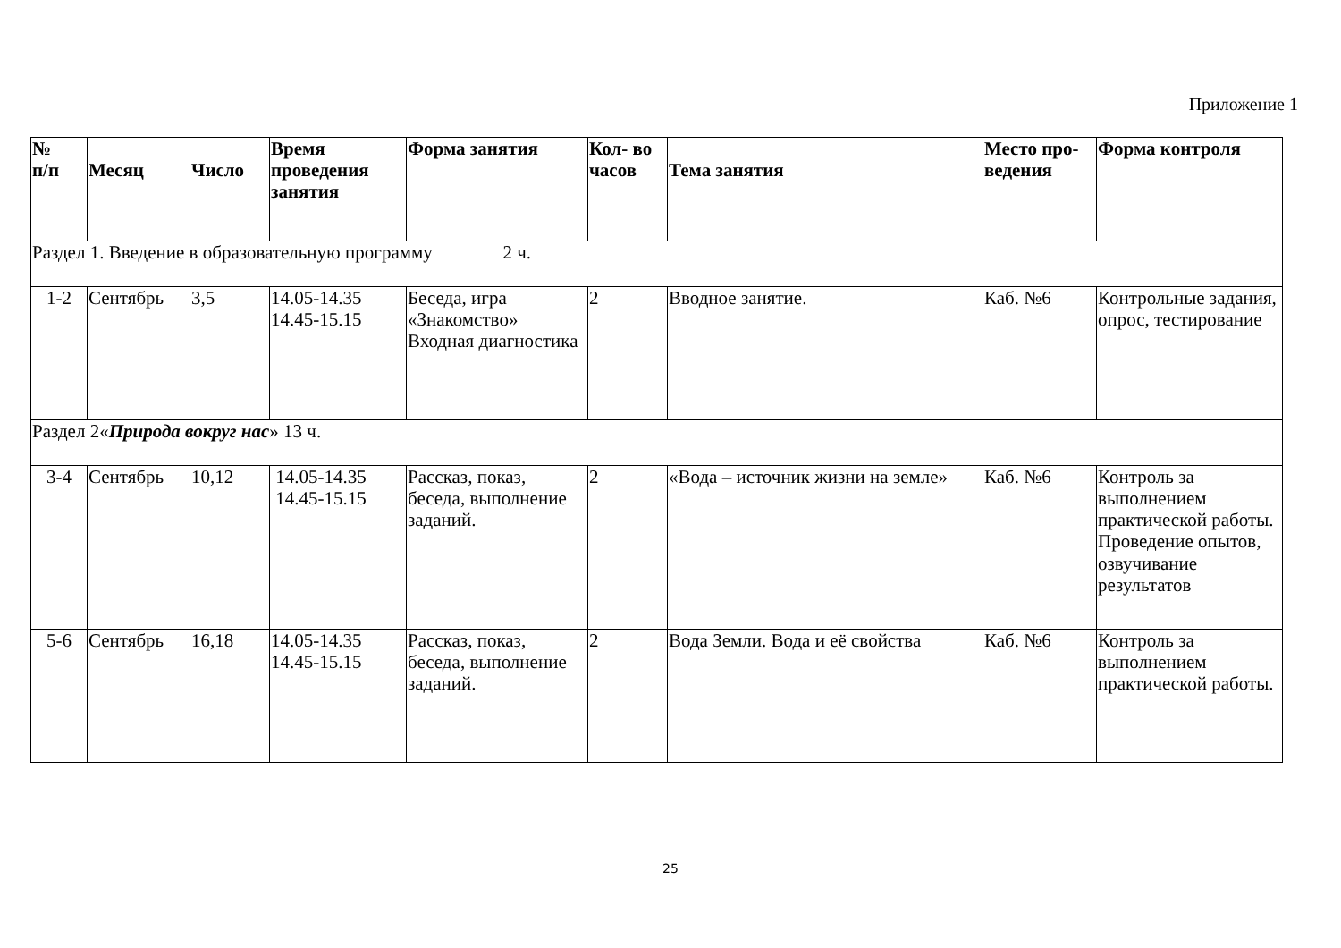Приложение 1
| № п/п | Месяц | Число | Время проведения занятия | Форма занятия | Кол- во часов | Тема занятия | Место про-ведения | Форма контроля |
| --- | --- | --- | --- | --- | --- | --- | --- | --- |
| Раздел 1. Введение в образовательную программу 2 ч. | | | | | | | | |
| 1-2 | Сентябрь | 3,5 | 14.05-14.35 14.45-15.15 | Беседа, игра «Знакомство» Входная диагностика | 2 | Вводное занятие. | Каб. №6 | Контрольные задания, опрос, тестирование |
| Раздел 2« Природа вокруг нас » 13 ч. | | | | | | | | |
| 3-4 | Сентябрь | 10,12 | 14.05-14.35 14.45-15.15 | Рассказ, показ, беседа, выполнение заданий. | 2 | «Вода – источник жизни на земле» | Каб. №6 | Контроль за выполнением практической работы. Проведение опытов, озвучивание результатов |
| 5-6 | Сентябрь | 16,18 | 14.05-14.35 14.45-15.15 | Рассказ, показ, беседа, выполнение заданий. | 2 | Вода Земли. Вода и её свойства | Каб. №6 | Контроль за выполнением практической работы. |
25